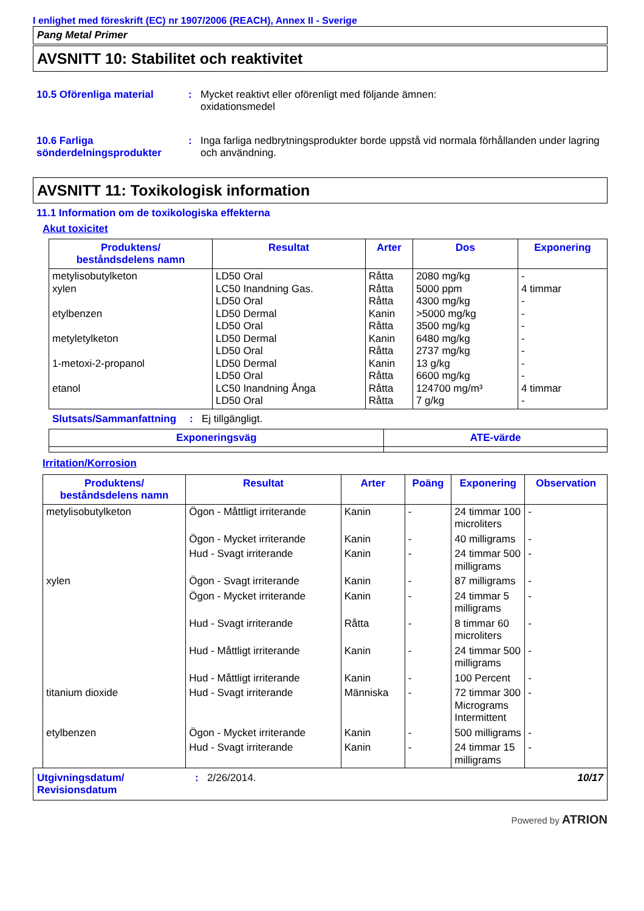I enlighet med föreskrift (EC) nr 1907/2006 (REACH), Annex II - Sverige
Pang Metal Primer
AVSNITT 10: Stabilitet och reaktivitet
10.5 Oförenliga material : Mycket reaktivt eller oförenligt med följande ämnen:
oxidationsmedel
10.6 Farliga sönderdelningsprodukter
: Inga farliga nedbrytningsprodukter borde uppstå vid normala förhållanden under lagring och användning.
AVSNITT 11: Toxikologisk information
11.1 Information om de toxikologiska effekterna
Akut toxicitet
| Produktens/ beståndsdelens namn | Resultat | Arter | Dos | Exponering |
| --- | --- | --- | --- | --- |
| metylisobutylketon xylen etylbenzen metyletylketon 1-metoxi-2-propanol etanol | LD50 Oral LC50 Inandning Gas. LD50 Oral LD50 Dermal LD50 Oral LD50 Dermal LD50 Oral LD50 Dermal LD50 Oral LC50 Inandning Ånga LD50 Oral | Råtta Råtta Råtta Kanin Råtta Kanin Råtta Kanin Råtta Råtta Råtta | 2080 mg/kg 5000 ppm 4300 mg/kg >5000 mg/kg 3500 mg/kg 6480 mg/kg 2737 mg/kg 13 g/kg 6600 mg/kg 124700 mg/m³ 7 g/kg | - 4 timmar - - - - - - - 4 timmar - |
Slutsats/Sammanfattning
: Ej tillgängligt.
| Exponeringsväg | ATE-värde |
| --- | --- |
Irritation/Korrosion
| Produktens/ beståndsdelens namn | Resultat | Arter | Poäng | Exponering | Observation |
| --- | --- | --- | --- | --- | --- |
| metylisobutylketon | Ögon - Måttligt irriterande | Kanin | - | 24 timmar 100 microliters | - |
| | Ögon - Mycket irriterande | Kanin | - | 40 milligrams | - |
| | Hud - Svagt irriterande | Kanin | - | 24 timmar 500 milligrams | - |
| xylen | Ögon - Svagt irriterande | Kanin | - | 87 milligrams | - |
| | Ögon - Mycket irriterande | Kanin | - | 24 timmar 5 milligrams | - |
| | Hud - Svagt irriterande | Råtta | - | 8 timmar 60 microliters | - |
| | Hud - Måttligt irriterande | Kanin | - | 24 timmar 500 milligrams | - |
| | Hud - Måttligt irriterande | Kanin | - | 100 Percent | - |
| titanium dioxide | Hud - Svagt irriterande | Människa | - | 72 timmar 300 Micrograms Intermittent | - |
| etylbenzen | Ögon - Mycket irriterande | Kanin | - | 500 milligrams | - |
| | Hud - Svagt irriterande | Kanin | - | 24 timmar 15 milligrams | - |
Utgivningsdatum/
Revisionsdatum
: 2/26/2014. 10/17
Powered by ATRION